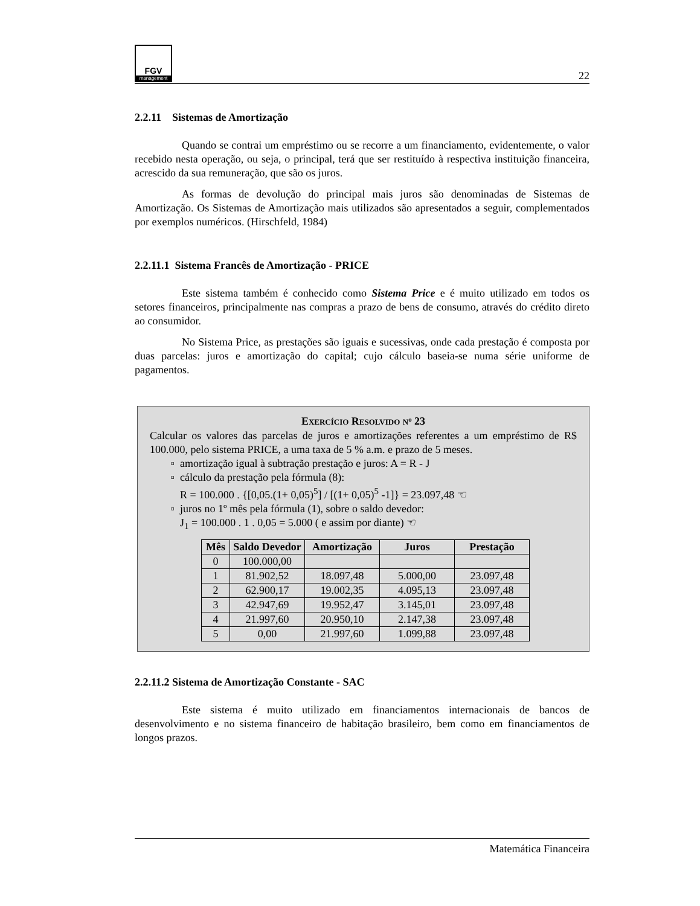FGV
management
22
2.2.11 Sistemas de Amortização
Quando se contrai um empréstimo ou se recorre a um financiamento, evidentemente, o valor recebido nesta operação, ou seja, o principal, terá que ser restituído à respectiva instituição financeira, acrescido da sua remuneração, que são os juros.
As formas de devolução do principal mais juros são denominadas de Sistemas de Amortização. Os Sistemas de Amortização mais utilizados são apresentados a seguir, complementados por exemplos numéricos. (Hirschfeld, 1984)
2.2.11.1 Sistema Francês de Amortização - PRICE
Este sistema também é conhecido como Sistema Price e é muito utilizado em todos os setores financeiros, principalmente nas compras a prazo de bens de consumo, através do crédito direto ao consumidor.
No Sistema Price, as prestações são iguais e sucessivas, onde cada prestação é composta por duas parcelas: juros e amortização do capital; cujo cálculo baseia-se numa série uniforme de pagamentos.
EXERCÍCIO RESOLVIDO N<sup>o</sup> 23
Calcular os valores das parcelas de juros e amortizações referentes a um empréstimo de R$ 100.000, pelo sistema PRICE, a uma taxa de 5 % a.m. e prazo de 5 meses.
amortização igual à subtração prestação e juros: A = R - J
cálculo da prestação pela fórmula (8):
R = 100.000 . {[0,05.(1+ 0,05)<sup>5</sup>] / [(1+ 0,05)<sup>5</sup> -1]} = 23.097,48 ☜
juros no 1º mês pela fórmula (1), sobre o saldo devedor:
J<sub>1</sub> = 100.000 . 1 . 0,05 = 5.000 ( e assim por diante) ☜
| Mês | Saldo Devedor | Amortização | Juros | Prestação |
| --- | --- | --- | --- | --- |
| 0 | 100.000,00 | | | |
| 1 | 81.902,52 | 18.097,48 | 5.000,00 | 23.097,48 |
| 2 | 62.900,17 | 19.002,35 | 4.095,13 | 23.097,48 |
| 3 | 42.947,69 | 19.952,47 | 3.145,01 | 23.097,48 |
| 4 | 21.997,60 | 20.950,10 | 2.147,38 | 23.097,48 |
| 5 | 0,00 | 21.997,60 | 1.099,88 | 23.097,48 |
2.2.11.2 Sistema de Amortização Constante - SAC
Este sistema é muito utilizado em financiamentos internacionais de bancos de desenvolvimento e no sistema financeiro de habitação brasileiro, bem como em financiamentos de longos prazos.
Matemática Financeira